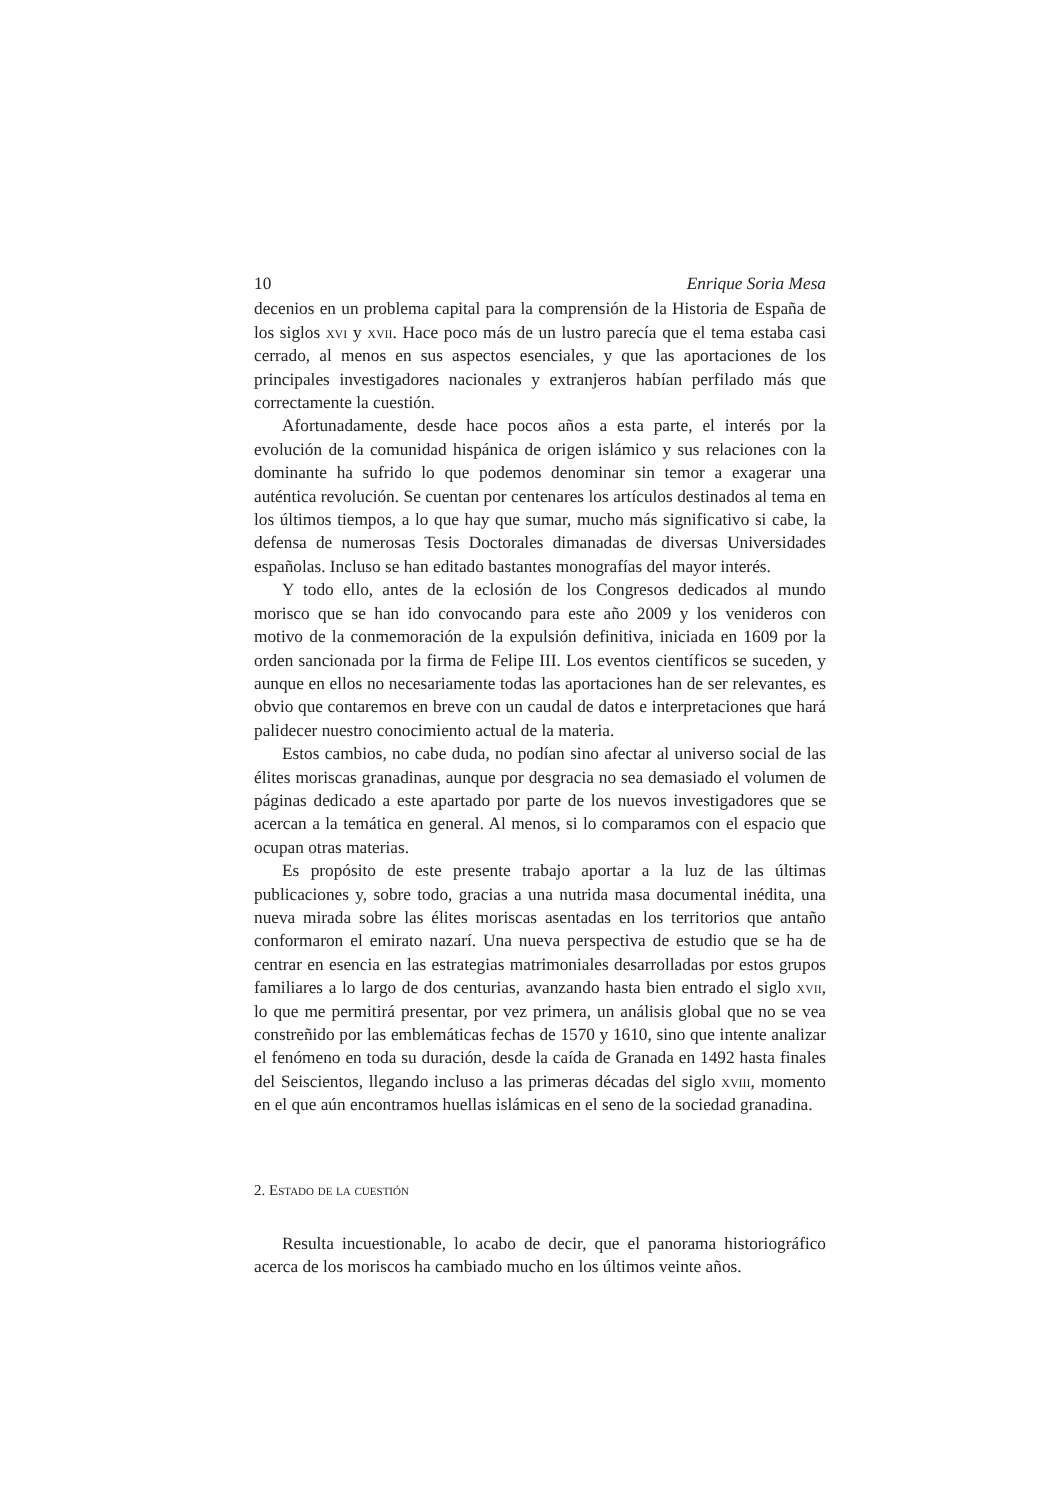10 Enrique Soria Mesa
decenios en un problema capital para la comprensión de la Historia de España de los siglos xvi y xvii. Hace poco más de un lustro parecía que el tema estaba casi cerrado, al menos en sus aspectos esenciales, y que las aportaciones de los principales investigadores nacionales y extranjeros habían perfilado más que correctamente la cuestión.
Afortunadamente, desde hace pocos años a esta parte, el interés por la evolución de la comunidad hispánica de origen islámico y sus relaciones con la dominante ha sufrido lo que podemos denominar sin temor a exagerar una auténtica revolución. Se cuentan por centenares los artículos destinados al tema en los últimos tiempos, a lo que hay que sumar, mucho más significativo si cabe, la defensa de numerosas Tesis Doctorales dimanadas de diversas Universidades españolas. Incluso se han editado bastantes monografías del mayor interés.
Y todo ello, antes de la eclosión de los Congresos dedicados al mundo morisco que se han ido convocando para este año 2009 y los venideros con motivo de la conmemoración de la expulsión definitiva, iniciada en 1609 por la orden sancionada por la firma de Felipe III. Los eventos científicos se suceden, y aunque en ellos no necesariamente todas las aportaciones han de ser relevantes, es obvio que contaremos en breve con un caudal de datos e interpretaciones que hará palidecer nuestro conocimiento actual de la materia.
Estos cambios, no cabe duda, no podían sino afectar al universo social de las élites moriscas granadinas, aunque por desgracia no sea demasiado el volumen de páginas dedicado a este apartado por parte de los nuevos investigadores que se acercan a la temática en general. Al menos, si lo comparamos con el espacio que ocupan otras materias.
Es propósito de este presente trabajo aportar a la luz de las últimas publicaciones y, sobre todo, gracias a una nutrida masa documental inédita, una nueva mirada sobre las élites moriscas asentadas en los territorios que antaño conformaron el emirato nazarí. Una nueva perspectiva de estudio que se ha de centrar en esencia en las estrategias matrimoniales desarrolladas por estos grupos familiares a lo largo de dos centurias, avanzando hasta bien entrado el siglo xvii, lo que me permitirá presentar, por vez primera, un análisis global que no se vea constreñido por las emblemáticas fechas de 1570 y 1610, sino que intente analizar el fenómeno en toda su duración, desde la caída de Granada en 1492 hasta finales del Seiscientos, llegando incluso a las primeras décadas del siglo xviii, momento en el que aún encontramos huellas islámicas en el seno de la sociedad granadina.
2. Estado de la cuestión
Resulta incuestionable, lo acabo de decir, que el panorama historiográfico acerca de los moriscos ha cambiado mucho en los últimos veinte años.